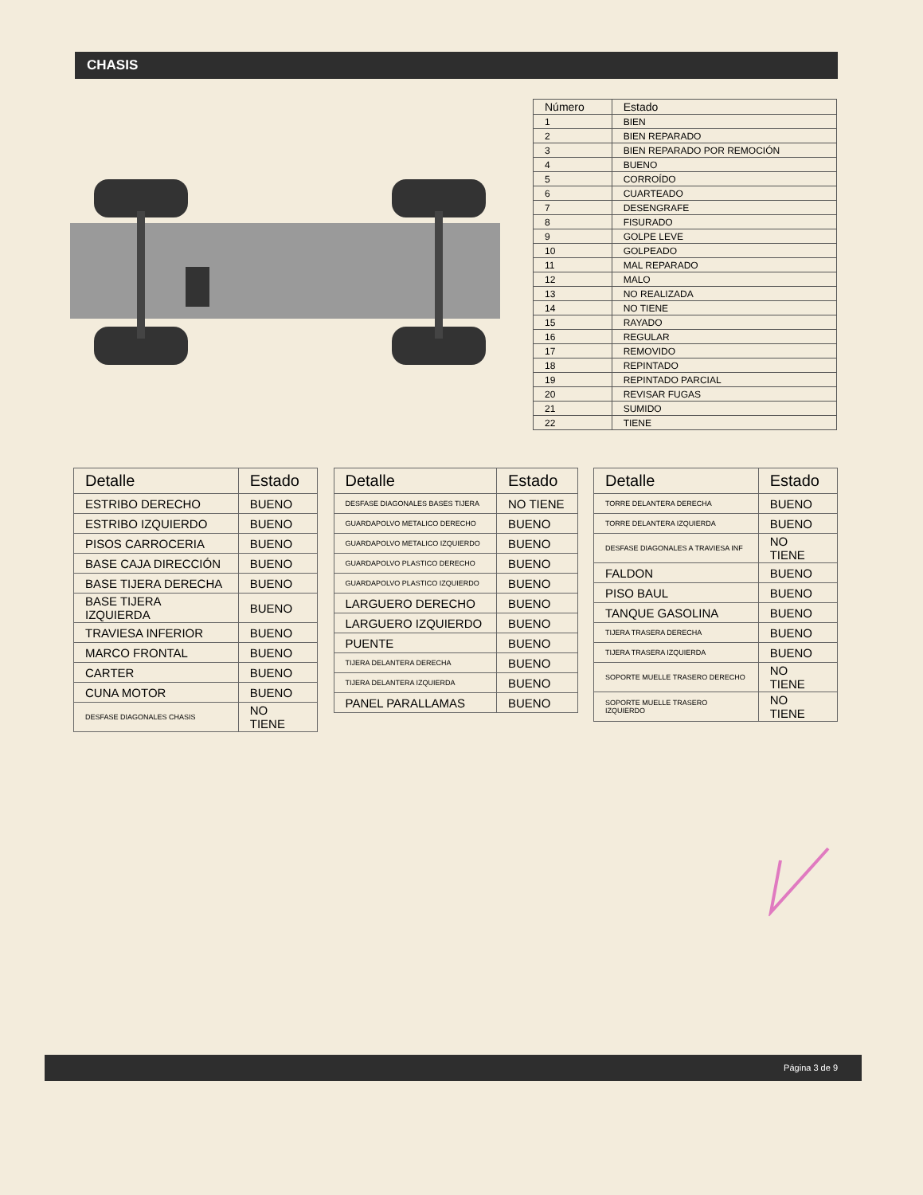CHASIS
| Número | Estado |
| --- | --- |
| 1 | BIEN |
| 2 | BIEN REPARADO |
| 3 | BIEN REPARADO POR REMOCIÓN |
| 4 | BUENO |
| 5 | CORROÍDO |
| 6 | CUARTEADO |
| 7 | DESENGRAFE |
| 8 | FISURADO |
| 9 | GOLPE LEVE |
| 10 | GOLPEADO |
| 11 | MAL REPARADO |
| 12 | MALO |
| 13 | NO REALIZADA |
| 14 | NO TIENE |
| 15 | RAYADO |
| 16 | REGULAR |
| 17 | REMOVIDO |
| 18 | REPINTADO |
| 19 | REPINTADO PARCIAL |
| 20 | REVISAR FUGAS |
| 21 | SUMIDO |
| 22 | TIENE |
| Detalle | Estado |
| --- | --- |
| ESTRIBO DERECHO | BUENO |
| ESTRIBO IZQUIERDO | BUENO |
| PISOS CARROCERIA | BUENO |
| BASE CAJA DIRECCIÓN | BUENO |
| BASE TIJERA DERECHA | BUENO |
| BASE TIJERA IZQUIERDA | BUENO |
| TRAVIESA INFERIOR | BUENO |
| MARCO FRONTAL | BUENO |
| CARTER | BUENO |
| CUNA MOTOR | BUENO |
| DESFASE DIAGONALES CHASIS | NO TIENE |
| Detalle | Estado |
| --- | --- |
| DESFASE DIAGONALES BASES TIJERA | NO TIENE |
| GUARDAPOLVO METALICO DERECHO | BUENO |
| GUARDAPOLVO METALICO IZQUIERDO | BUENO |
| GUARDAPOLVO PLASTICO DERECHO | BUENO |
| GUARDAPOLVO PLASTICO IZQUIERDO | BUENO |
| LARGUERO DERECHO | BUENO |
| LARGUERO IZQUIERDO | BUENO |
| PUENTE | BUENO |
| TIJERA DELANTERA DERECHA | BUENO |
| TIJERA DELANTERA IZQUIERDA | BUENO |
| PANEL PARALLAMAS | BUENO |
| Detalle | Estado |
| --- | --- |
| TORRE DELANTERA DERECHA | BUENO |
| TORRE DELANTERA IZQUIERDA | BUENO |
| DESFASE DIAGONALES A TRAVIESA INF | NO TIENE |
| FALDON | BUENO |
| PISO BAUL | BUENO |
| TANQUE GASOLINA | BUENO |
| TIJERA TRASERA DERECHA | BUENO |
| TIJERA TRASERA IZQUIERDA | BUENO |
| SOPORTE MUELLE TRASERO DERECHO | NO TIENE |
| SOPORTE MUELLE TRASERO IZQUIERDO | NO TIENE |
Página 3 de 9